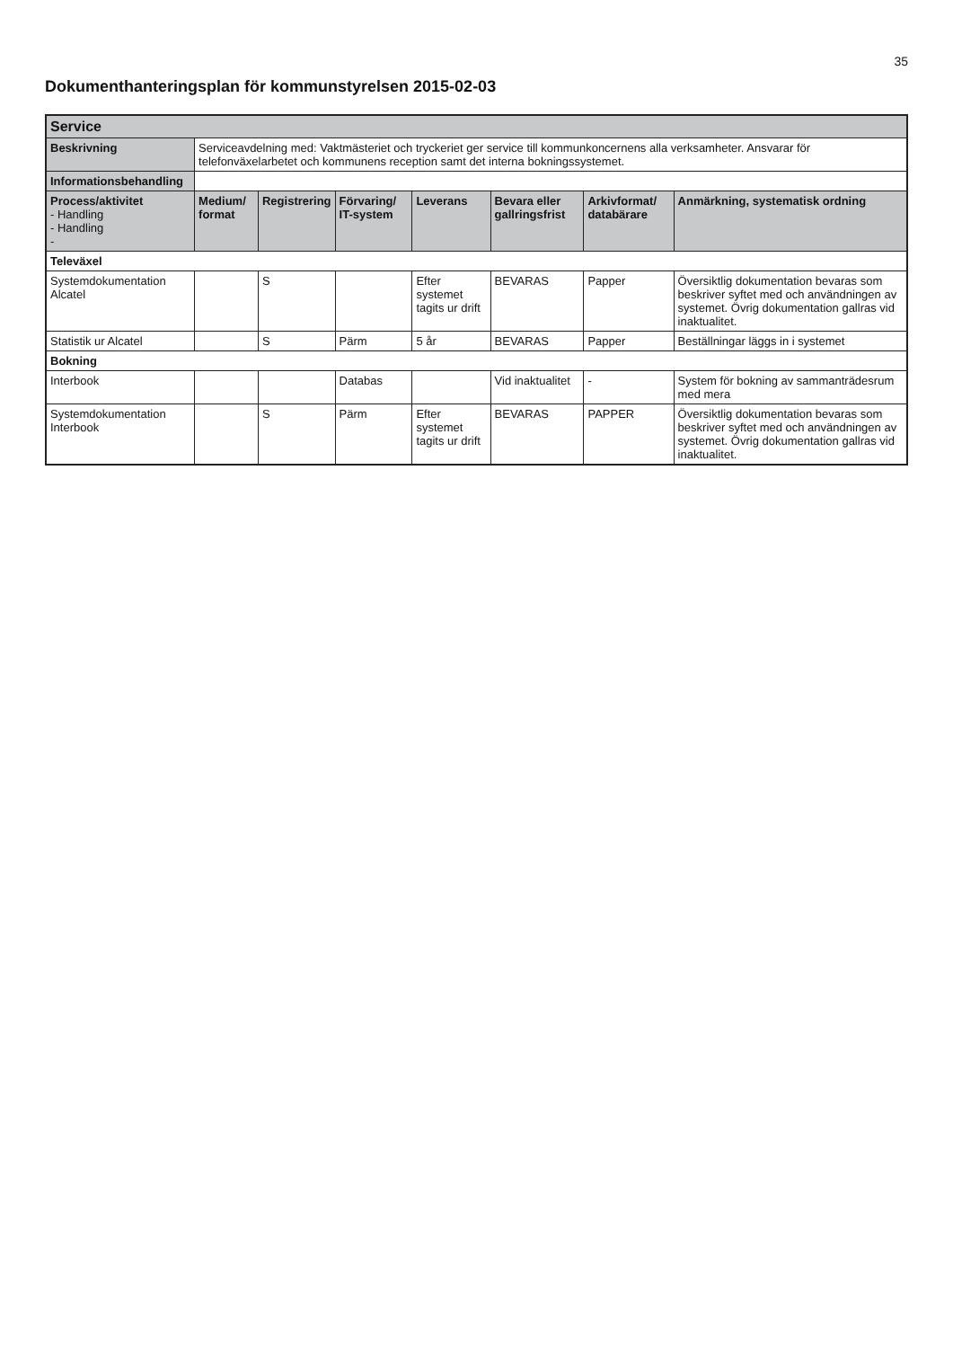35
Dokumenthanteringsplan för kommunstyrelsen 2015-02-03
| Service | | | | | | | |
| --- | --- | --- | --- | --- | --- | --- | --- |
| Beskrivning | Serviceavdelning med: Vaktmästeriet och tryckeriet ger service till kommunkoncernens alla verksamheter. Ansvarar för telefonväxelarbetet och kommunens reception samt det interna bokningssystemet. | | | | | | |
| Informationsbehandling | | | | | | | |
| Process/aktivitet - Handling - Handling - | Medium/ format | Registrering | Förvaring/ IT-system | Leverans | Bevara eller gallringsfrist | Arkivformat/ databärare | Anmärkning, systematisk ordning |
| Televäxel | | | | | | | |
| Systemdokumentation Alcatel | | S | | Efter systemet tagits ur drift | BEVARAS | Papper | Översiktlig dokumentation bevaras som beskriver syftet med och användningen av systemet. Övrig dokumentation gallras vid inaktualitet. |
| Statistik ur Alcatel | | S | Pärm | 5 år | BEVARAS | Papper | Beställningar läggs in i systemet |
| Bokning | | | | | | | |
| Interbook | | | Databas | | Vid inaktualitet | - | System för bokning av sammanträdesrum med mera |
| Systemdokumentation Interbook | | S | Pärm | Efter systemet tagits ur drift | BEVARAS | PAPPER | Översiktlig dokumentation bevaras som beskriver syftet med och användningen av systemet. Övrig dokumentation gallras vid inaktualitet. |